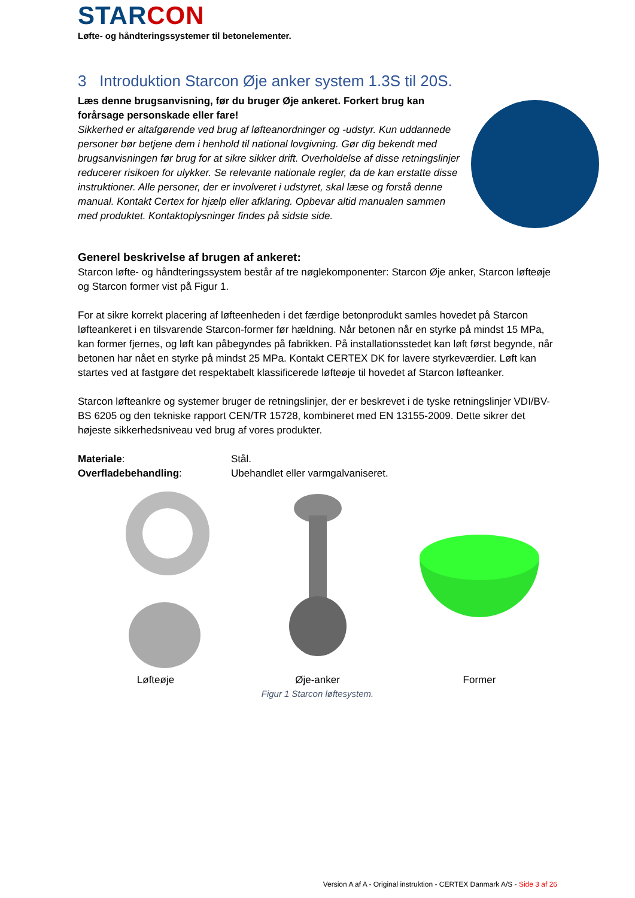STAR CON
Løfte- og håndteringssystemer til betonelementer.
3 Introduktion Starcon Øje anker system 1.3S til 20S.
Læs denne brugsanvisning, før du bruger Øje ankeret. Forkert brug kan forårsage personskade eller fare!
Sikkerhed er altafgørende ved brug af løfteanordninger og -udstyr. Kun uddannede personer bør betjene dem i henhold til national lovgivning. Gør dig bekendt med brugsanvisningen før brug for at sikre sikker drift. Overholdelse af disse retningslinjer reducerer risikoen for ulykker. Se relevante nationale regler, da de kan erstatte disse instruktioner. Alle personer, der er involveret i udstyret, skal læse og forstå denne manual. Kontakt Certex for hjælp eller afklaring. Opbevar altid manualen sammen med produktet. Kontaktoplysninger findes på sidste side.
Generel beskrivelse af brugen af ankeret:
Starcon løfte- og håndteringssystem består af tre nøglekomponenter: Starcon Øje anker, Starcon løfteøje og Starcon former vist på Figur 1.
For at sikre korrekt placering af løfteenheden i det færdige betonprodukt samles hovedet på Starcon løfteankeret i en tilsvarende Starcon-former før hældning. Når betonen når en styrke på mindst 15 MPa, kan former fjernes, og løft kan påbegyndes på fabrikken. På installationsstedet kan løft først begynde, når betonen har nået en styrke på mindst 25 MPa. Kontakt CERTEX DK for lavere styrkeværdier. Løft kan startes ved at fastgøre det respektabelt klassificerede løfteøje til hovedet af Starcon løfteanker.
Starcon løfteankre og systemer bruger de retningslinjer, der er beskrevet i de tyske retningslinjer VDI/BV-BS 6205 og den tekniske rapport CEN/TR 15728, kombineret med EN 13155-2009. Dette sikrer det højeste sikkerhedsniveau ved brug af vores produkter.
| Materiale : | Stål. |
| Overfladebehandling : | Ubehandlet eller varmgalvaniseret. |
Løfteøje Øje-anker Former
Figur 1 Starcon løftesystem.
Version A af A - Original instruktion - CERTEX Danmark A/S - Side 3 af 26